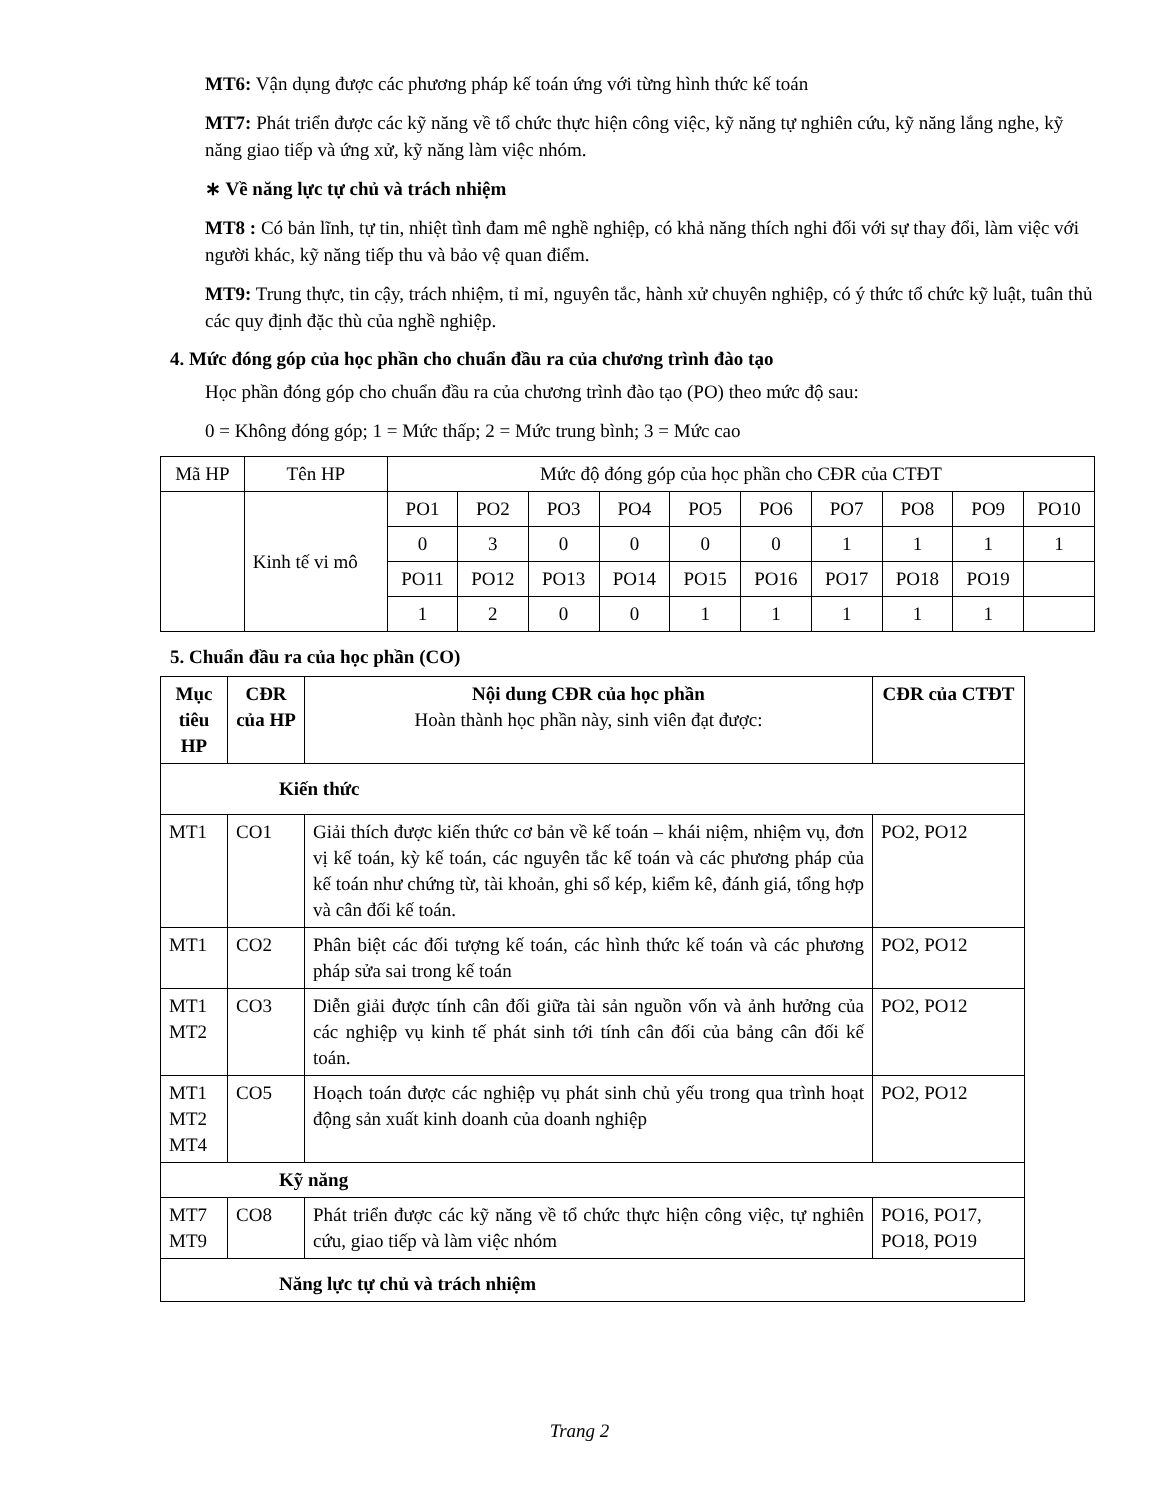MT6: Vận dụng được các phương pháp kế toán ứng với từng hình thức kế toán
MT7: Phát triển được các kỹ năng về tổ chức thực hiện công việc, kỹ năng tự nghiên cứu, kỹ năng lắng nghe, kỹ năng giao tiếp và ứng xử, kỹ năng làm việc nhóm.
∗ Về năng lực tự chủ và trách nhiệm
MT8 : Có bản lĩnh, tự tin, nhiệt tình đam mê nghề nghiệp, có khả năng thích nghi đối với sự thay đổi, làm việc với người khác, kỹ năng tiếp thu và bảo vệ quan điểm.
MT9: Trung thực, tin cậy, trách nhiệm, tỉ mỉ, nguyên tắc, hành xử chuyên nghiệp, có ý thức tổ chức kỹ luật, tuân thủ các quy định đặc thù của nghề nghiệp.
4. Mức đóng góp của học phần cho chuẩn đầu ra của chương trình đào tạo
Học phần đóng góp cho chuẩn đầu ra của chương trình đào tạo (PO) theo mức độ sau:
0 = Không đóng góp; 1 = Mức thấp; 2 = Mức trung bình; 3 = Mức cao
| Mã HP | Tên HP | Mức độ đóng góp của học phần cho CĐR của CTĐT | | | | | | | | | |
| | Kinh tế vi mô | PO1 | PO2 | PO3 | PO4 | PO5 | PO6 | PO7 | PO8 | PO9 | PO10 |
| | | 0 | 3 | 0 | 0 | 0 | 0 | 1 | 1 | 1 | 1 |
| | | PO11 | PO12 | PO13 | PO14 | PO15 | PO16 | PO17 | PO18 | PO19 | |
| | | 1 | 2 | 0 | 0 | 1 | 1 | 1 | 1 | 1 | |
5. Chuẩn đầu ra của học phần (CO)
| Mục tiêu HP | CĐR của HP | Nội dung CĐR của học phần Hoàn thành học phần này, sinh viên đạt được: | CĐR của CTĐT |
| --- | --- | --- | --- |
| Kiến thức | | | |
| MT1 | CO1 | Giải thích được kiến thức cơ bản về kế toán – khái niệm, nhiệm vụ, đơn vị kế toán, kỳ kế toán, các nguyên tắc kế toán và các phương pháp của kế toán như chứng từ, tài khoản, ghi sổ kép, kiểm kê, đánh giá, tổng hợp và cân đối kế toán. | PO2, PO12 |
| MT1 | CO2 | Phân biệt các đối tượng kế toán, các hình thức kế toán và các phương pháp sửa sai trong kế toán | PO2, PO12 |
| MT1 MT2 | CO3 | Diễn giải được tính cân đối giữa tài sản nguồn vốn và ảnh hưởng của các nghiệp vụ kinh tế phát sinh tới tính cân đối của bảng cân đối kế toán. | PO2, PO12 |
| MT1 MT2 MT4 | CO5 | Hoạch toán được các nghiệp vụ phát sinh chủ yếu trong qua trình hoạt động sản xuất kinh doanh của doanh nghiệp | PO2, PO12 |
| Kỹ năng | | | |
| MT7 MT9 | CO8 | Phát triển được các kỹ năng về tổ chức thực hiện công việc, tự nghiên cứu, giao tiếp và làm việc nhóm | PO16, PO17, PO18, PO19 |
| Năng lực tự chủ và trách nhiệm | | | |
Trang 2